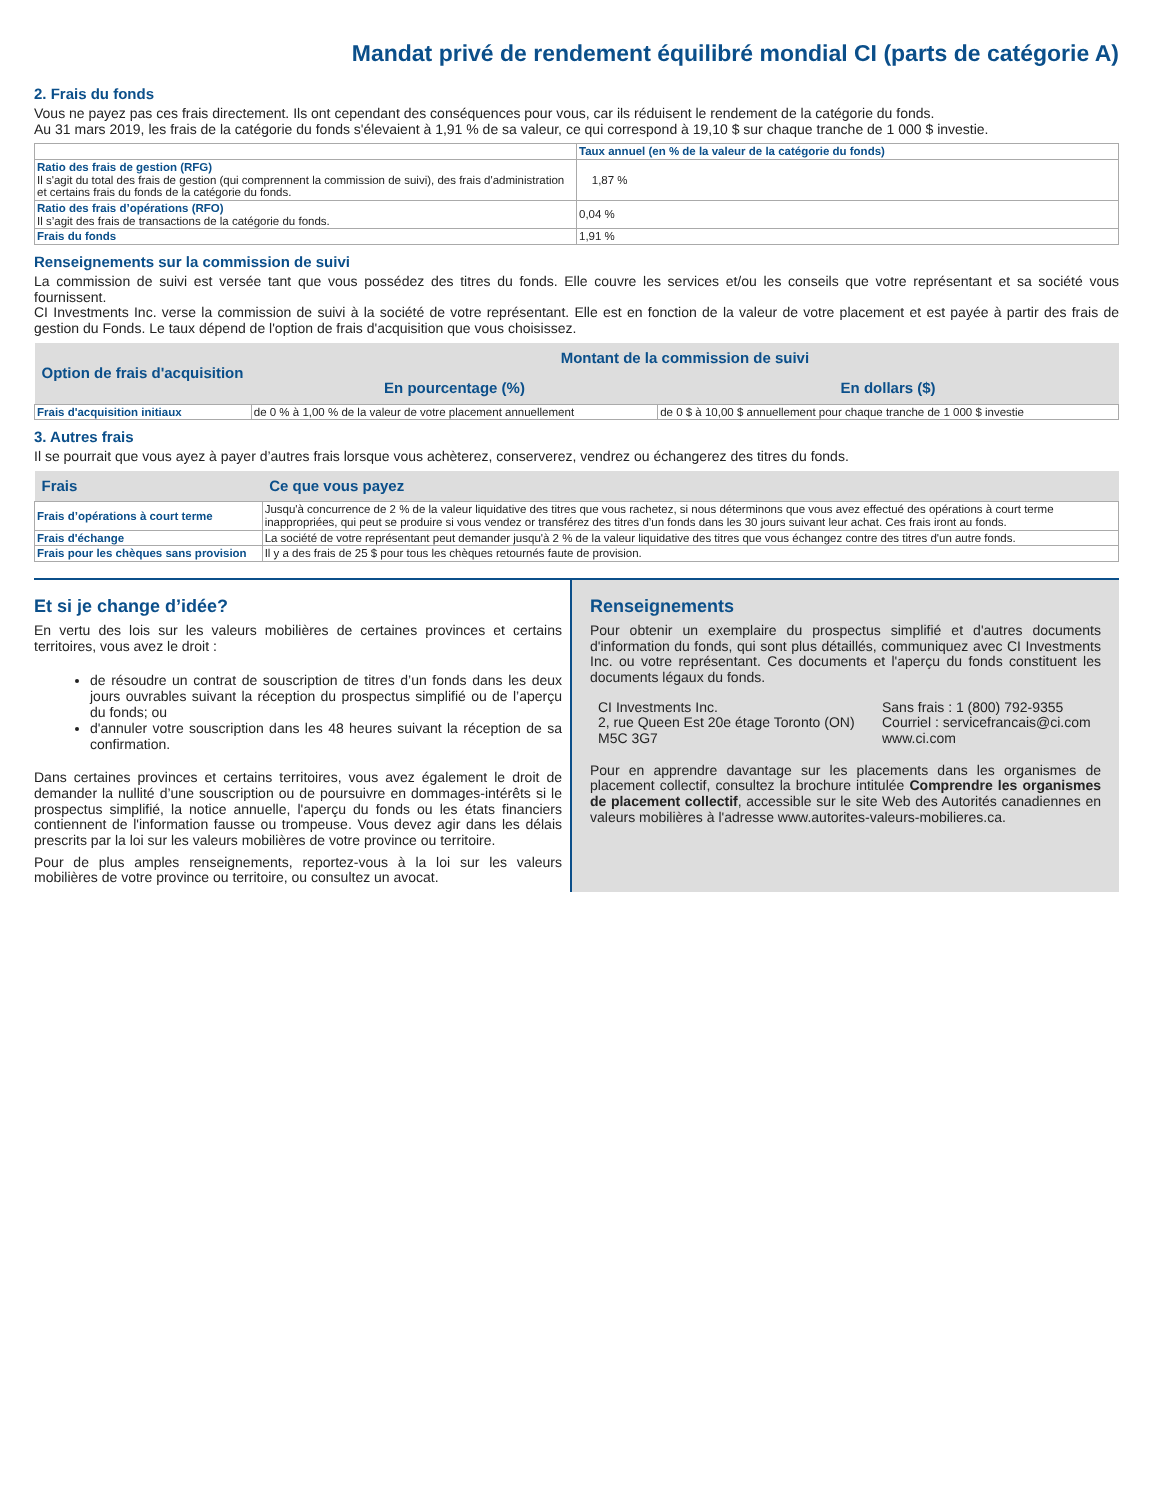Mandat privé de rendement équilibré mondial CI (parts de catégorie A)
2. Frais du fonds
Vous ne payez pas ces frais directement. Ils ont cependant des conséquences pour vous, car ils réduisent le rendement de la catégorie du fonds.
Au 31 mars 2019, les frais de la catégorie du fonds s'élevaient à 1,91 % de sa valeur, ce qui correspond à 19,10 $ sur chaque tranche de 1 000 $ investie.
| | Taux annuel (en % de la valeur de la catégorie du fonds) |
| --- | --- |
| Ratio des frais de gestion (RFG) Il s'agit du total des frais de gestion (qui comprennent la commission de suivi), des frais d'administration et certains frais du fonds de la catégorie du fonds. | 1,87 % |
| Ratio des frais d’opérations (RFO) Il s’agit des frais de transactions de la catégorie du fonds. | 0,04 % |
| Frais du fonds | 1,91 % |
Renseignements sur la commission de suivi
La commission de suivi est versée tant que vous possédez des titres du fonds. Elle couvre les services et/ou les conseils que votre représentant et sa société vous fournissent.
CI Investments Inc. verse la commission de suivi à la société de votre représentant. Elle est en fonction de la valeur de votre placement et est payée à partir des frais de gestion du Fonds. Le taux dépend de l'option de frais d'acquisition que vous choisissez.
| Option de frais d'acquisition | Montant de la commission de suivi | |
| --- | --- | --- |
| | En pourcentage (%) | En dollars ($) |
| Frais d'acquisition initiaux | de 0 % à 1,00 % de la valeur de votre placement annuellement | de 0 $ à 10,00 $ annuellement pour chaque tranche de 1 000 $ investie |
3. Autres frais
Il se pourrait que vous ayez à payer d’autres frais lorsque vous achèterez, conserverez, vendrez ou échangerez des titres du fonds.
| Frais | Ce que vous payez |
| --- | --- |
| Frais d’opérations à court terme | Jusqu'à concurrence de 2 % de la valeur liquidative des titres que vous rachetez, si nous déterminons que vous avez effectué des opérations à court terme inappropriées, qui peut se produire si vous vendez or transférez des titres d’un fonds dans les 30 jours suivant leur achat. Ces frais iront au fonds. |
| Frais d'échange | La société de votre représentant peut demander jusqu'à 2 % de la valeur liquidative des titres que vous échangez contre des titres d'un autre fonds. |
| Frais pour les chèques sans provision | Il y a des frais de 25 $ pour tous les chèques retournés faute de provision. |
Et si je change d’idée?
En vertu des lois sur les valeurs mobilières de certaines provinces et certains territoires, vous avez le droit :
de résoudre un contrat de souscription de titres d’un fonds dans les deux jours ouvrables suivant la réception du prospectus simplifié ou de l’aperçu du fonds; ou
d'annuler votre souscription dans les 48 heures suivant la réception de sa confirmation.
Dans certaines provinces et certains territoires, vous avez également le droit de demander la nullité d’une souscription ou de poursuivre en dommages-intérêts si le prospectus simplifié, la notice annuelle, l'aperçu du fonds ou les états financiers contiennent de l'information fausse ou trompeuse. Vous devez agir dans les délais prescrits par la loi sur les valeurs mobilières de votre province ou territoire.
Pour de plus amples renseignements, reportez-vous à la loi sur les valeurs mobilières de votre province ou territoire, ou consultez un avocat.
Renseignements
Pour obtenir un exemplaire du prospectus simplifié et d'autres documents d'information du fonds, qui sont plus détaillés, communiquez avec CI Investments Inc. ou votre représentant. Ces documents et l'aperçu du fonds constituent les documents légaux du fonds.
CI Investments Inc.
2, rue Queen Est 20e étage Toronto (ON) M5C 3G7
Sans frais : 1 (800) 792-9355
Courriel : servicefrancais@ci.com
www.ci.com
Pour en apprendre davantage sur les placements dans les organismes de placement collectif, consultez la brochure intitulée Comprendre les organismes de placement collectif, accessible sur le site Web des Autorités canadiennes en valeurs mobilières à l'adresse www.autorites-valeurs-mobilieres.ca.